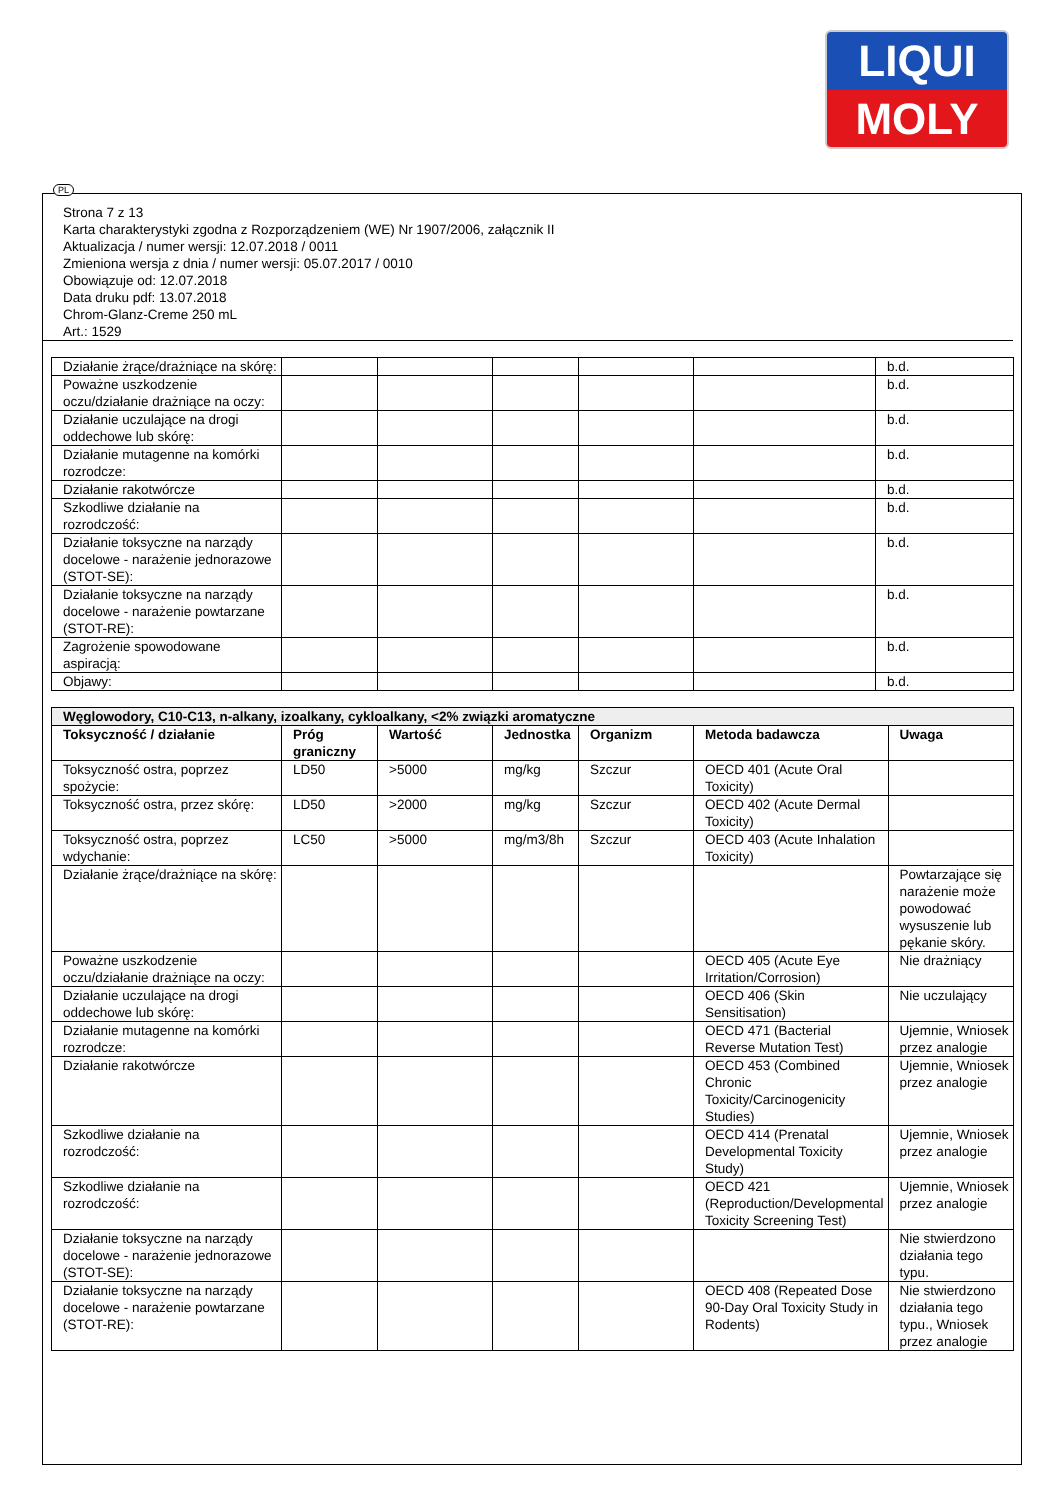LIQUI
MOLY
PL
Strona 7 z 13
Karta charakterystyki zgodna z Rozporządzeniem (WE) Nr 1907/2006, załącznik II
Aktualizacja / numer wersji: 12.07.2018 / 0011
Zmieniona wersja z dnia / numer wersji: 05.07.2017 / 0010
Obowiązuje od: 12.07.2018
Data druku pdf: 13.07.2018
Chrom-Glanz-Creme 250 mL
Art.: 1529
| Działanie żrące/drażniące na skórę: | | | | | | b.d. |
| Poważne uszkodzenie oczu/działanie drażniące na oczy: | | | | | | b.d. |
| Działanie uczulające na drogi oddechowe lub skórę: | | | | | | b.d. |
| Działanie mutagenne na komórki rozrodcze: | | | | | | b.d. |
| Działanie rakotwórcze | | | | | | b.d. |
| Szkodliwe działanie na rozrodczość: | | | | | | b.d. |
| Działanie toksyczne na narządy docelowe - narażenie jednorazowe (STOT-SE): | | | | | | b.d. |
| Działanie toksyczne na narządy docelowe - narażenie powtarzane (STOT-RE): | | | | | | b.d. |
| Zagrożenie spowodowane aspiracją: | | | | | | b.d. |
| Objawy: | | | | | | b.d. |
| Węglowodory, C10-C13, n-alkany, izoalkany, cykloalkany, <2% związki aromatyczne | | | | | | |
| --- | --- | --- | --- | --- | --- | --- |
| Toksyczność / działanie | Próg graniczny | Wartość | Jednostka | Organizm | Metoda badawcza | Uwaga |
| Toksyczność ostra, poprzez spożycie: | LD50 | >5000 | mg/kg | Szczur | OECD 401 (Acute Oral Toxicity) | |
| Toksyczność ostra, przez skórę: | LD50 | >2000 | mg/kg | Szczur | OECD 402 (Acute Dermal Toxicity) | |
| Toksyczność ostra, poprzez wdychanie: | LC50 | >5000 | mg/m3/8h | Szczur | OECD 403 (Acute Inhalation Toxicity) | |
| Działanie żrące/drażniące na skórę: | | | | | | Powtarzające się narażenie może powodować wysuszenie lub pękanie skóry. |
| Poważne uszkodzenie oczu/działanie drażniące na oczy: | | | | | OECD 405 (Acute Eye Irritation/Corrosion) | Nie drażniący |
| Działanie uczulające na drogi oddechowe lub skórę: | | | | | OECD 406 (Skin Sensitisation) | Nie uczulający |
| Działanie mutagenne na komórki rozrodcze: | | | | | OECD 471 (Bacterial Reverse Mutation Test) | Ujemnie, Wniosek przez analogie |
| Działanie rakotwórcze | | | | | OECD 453 (Combined Chronic Toxicity/Carcinogenicity Studies) | Ujemnie, Wniosek przez analogie |
| Szkodliwe działanie na rozrodczość: | | | | | OECD 414 (Prenatal Developmental Toxicity Study) | Ujemnie, Wniosek przez analogie |
| Szkodliwe działanie na rozrodczość: | | | | | OECD 421 (Reproduction/Developmental Toxicity Screening Test) | Ujemnie, Wniosek przez analogie |
| Działanie toksyczne na narządy docelowe - narażenie jednorazowe (STOT-SE): | | | | | | Nie stwierdzono działania tego typu. |
| Działanie toksyczne na narządy docelowe - narażenie powtarzane (STOT-RE): | | | | | OECD 408 (Repeated Dose 90-Day Oral Toxicity Study in Rodents) | Nie stwierdzono działania tego typu., Wniosek przez analogie |